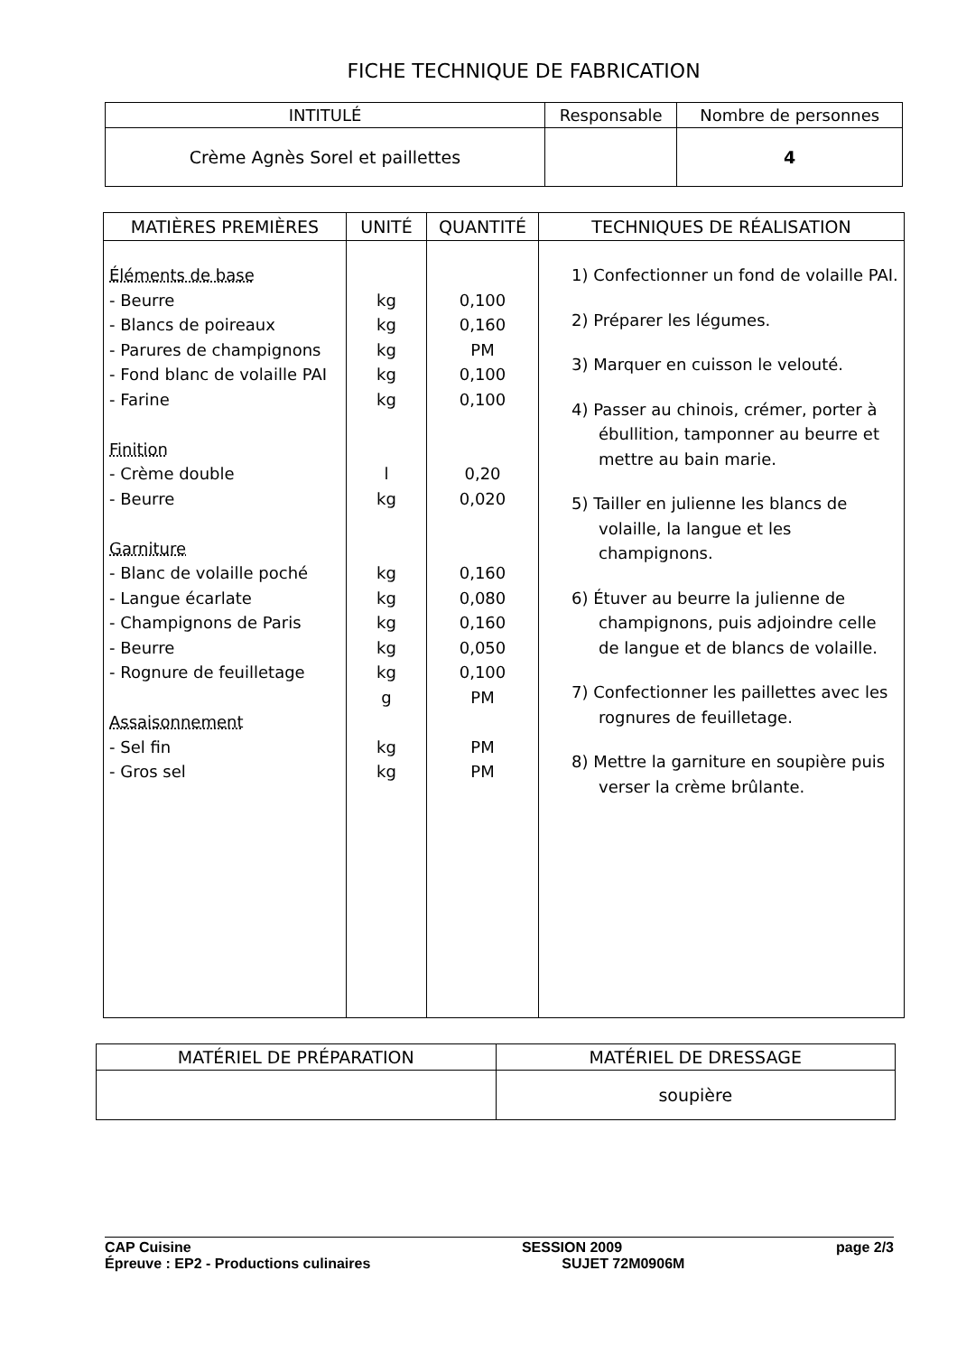FICHE TECHNIQUE DE FABRICATION
| INTITULÉ | Responsable | Nombre de personnes |
| --- | --- | --- |
| Crème Agnès Sorel et paillettes | | 4 |
| MATIÈRES PREMIÈRES | UNITÉ | QUANTITÉ | TECHNIQUES DE RÉALISATION |
| --- | --- | --- | --- |
| Éléments de base - Beurre - Blancs de poireaux - Parures de champignons - Fond blanc de volaille PAI - Farine Finition - Crème double - Beurre Garniture - Blanc de volaille poché - Langue écarlate - Champignons de Paris - Beurre - Rognure de feuilletage Assaisonnement - Sel fin - Gros sel | kg kg kg kg kg l kg kg kg kg kg kg g kg kg | 0,100 0,160 PM 0,100 0,100 0,20 0,020 0,160 0,080 0,160 0,050 0,100 PM PM PM | 1) Confectionner un fond de volaille PAI. 2) Préparer les légumes. 3) Marquer en cuisson le velouté. 4) Passer au chinois, crémer, porter à ébullition, tamponner au beurre et mettre au bain marie. 5) Tailler en julienne les blancs de volaille, la langue et les champignons. 6) Étuver au beurre la julienne de champignons, puis adjoindre celle de langue et de blancs de volaille. 7) Confectionner les paillettes avec les rognures de feuilletage. 8) Mettre la garniture en soupière puis verser la crème brûlante. |
| MATÉRIEL DE PRÉPARATION | MATÉRIEL DE DRESSAGE |
| --- | --- |
| | soupière |
CAP Cuisine
Épreuve : EP2 - Productions culinaires
SESSION 2009
SUJET 72M0906M
page 2/3